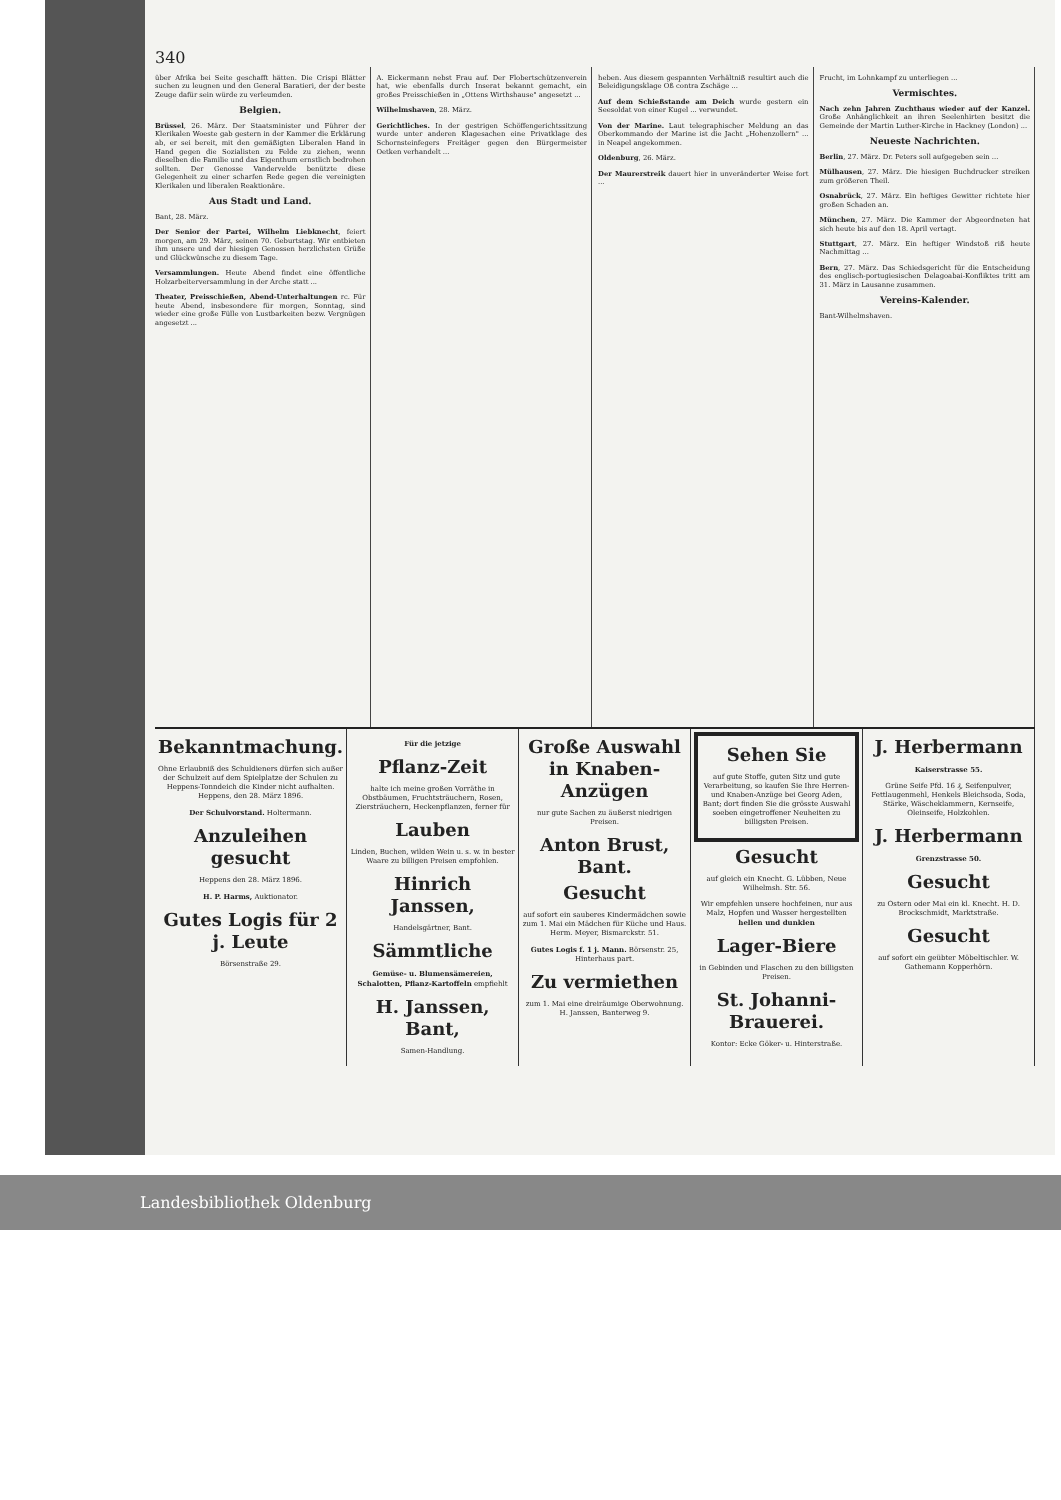340
über Afrika bei Seite geschafft hätten. Die Crispi Blätter suchen zu leugnen und den General Baratieri, der der beste Zeuge dafür sein würde zu verleumden.
Belgien.
Brüssel, 26. März. Der Staatsminister und Führer der Klerikalen Woeste gab gestern in der Kammer die Erklärung ab, er sei bereit, mit den gemäßigten Liberalen Hand in Hand gegen die Sozialisten zu Felde zu ziehen, wenn dieselben die Familie und das Eigenthum ernstlich bedrohen sollten. Der Genosse Vandervelde benützte diese Gelegenheit zu einer scharfen Rede gegen die vereinigten Klerikalen und liberalen Reaktionäre.
Aus Stadt und Land.
Bant, 28. März.
Der Senior der Partei, Wilhelm Liebknecht, feiert morgen, am 29. März, seinen 70. Geburtstag. Wir entbieten ihm unsere und der hiesigen Genossen herzlichsten Grüße und Glückwünsche zu diesem Tage.
Versammlungen. Heute Abend findet eine öffentliche Holzarbeiterversammlung in der Arche statt ...
Theater, Preisschießen, Abend-Unterhaltungen rc. Für heute Abend, insbesondere für morgen, Sonntag, sind wieder eine große Fülle von Lustbarkeiten bezw. Vergnügen angesetzt ...
A. Eickermann nebst Frau auf. Der Flobertschützenverein hat, wie ebenfalls durch Inserat bekannt gemacht, ein großes Preisschießen in „Ottens Wirthshause" angesetzt ...
Wilhelmshaven, 28. März.
Gerichtliches. In der gestrigen Schöffengerichtssitzung wurde unter anderen Klagesachen eine Privatklage des Schornsteinfegers Freitäger gegen den Bürgermeister Oetken verhandelt ...
heben. Aus diesem gespannten Verhältniß resultirt auch die Beleidigungsklage Oß contra Zschäge ...
Auf dem Schießstande am Deich wurde gestern ein Seesoldat von einer Kugel ... verwundet.
Von der Marine. Laut telegraphischer Meldung an das Oberkommando der Marine ist die Jacht „Hohenzollern" ... in Neapel angekommen.
Oldenburg, 26. März.
Der Maurerstreik dauert hier in unveränderter Weise fort ...
Frucht, im Lohnkampf zu unterliegen ...
Vermischtes.
Nach zehn Jahren Zuchthaus wieder auf der Kanzel. Große Anhänglichkeit an ihren Seelenhirten besitzt die Gemeinde der Martin Luther-Kirche in Hackney (London) ...
Neueste Nachrichten.
Berlin, 27. März. Dr. Peters soll aufgegeben sein ...
Mülhausen, 27. März. Die hiesigen Buchdrucker streiken zum größeren Theil.
Osnabrück, 27. März. Ein heftiges Gewitter richtete hier großen Schaden an.
München, 27. März. Die Kammer der Abgeordneten hat sich heute bis auf den 18. April vertagt.
Stuttgart, 27. März. Ein heftiger Windstoß riß heute Nachmittag ...
Bern, 27. März. Das Schiedsgericht für die Entscheidung des englisch-portugiesischen Delagoabai-Konfliktes tritt am 31. März in Lausanne zusammen.
Vereins-Kalender.
Bant-Wilhelmshaven.
Bekanntmachung.
Ohne Erlaubniß des Schuldieners dürfen sich außer der Schulzeit auf dem Spielplatze der Schulen zu Heppens-Tonndeich die Kinder nicht aufhalten. Heppens, den 28. März 1896.
Der Schulvorstand. Holtermann.
Anzuleihen gesucht
Heppens den 28. März 1896.
H. P. Harms, Auktionator.
Gutes Logis für 2 j. Leute
Börsenstraße 29.
Für die jetzige
Pflanz-Zeit
halte ich meine großen Vorräthe in Obstbäumen, Fruchtsträuchern, Rosen, Ziersträuchern, Heckenpflanzen, ferner für
Lauben
Linden, Buchen, wilden Wein u. s. w. in bester Waare zu billigen Preisen empfohlen.
Hinrich Janssen,
Handelsgärtner, Bant.
Sämmtliche
Gemüse- u. Blumensämereien, Schalotten, Pflanz-Kartoffeln empfiehlt
H. Janssen, Bant,
Samen-Handlung.
Große Auswahl in Knaben-Anzügen
nur gute Sachen zu äußerst niedrigen Preisen.
Anton Brust, Bant.
Gesucht
auf sofort ein sauberes Kindermädchen sowie zum 1. Mai ein Mädchen für Küche und Haus. Herm. Meyer, Bismarckstr. 51.
Gutes Logis f. 1 j. Mann. Börsenstr. 25, Hinterhaus part.
Zu vermiethen
zum 1. Mai eine dreiräumige Oberwohnung. H. Janssen, Banterweg 9.
Sehen Sie
auf gute Stoffe, guten Sitz und gute Verarbeitung, so kaufen Sie Ihre Herren- und Knaben-Anzüge bei Georg Aden, Bant; dort finden Sie die grösste Auswahl soeben eingetroffener Neuheiten zu billigsten Preisen.
Gesucht
auf gleich ein Knecht. G. Lübben, Neue Wilhelmsh. Str. 56.
Wir empfehlen unsere hochfeinen, nur aus Malz, Hopfen und Wasser hergestellten hellen und dunklen
Lager-Biere
in Gebinden und Flaschen zu den billigsten Preisen.
St. Johanni-Brauerei.
Kontor: Ecke Göker- u. Hinterstraße.
J. Herbermann
Kaiserstrasse 55.
Grüne Seife Pfd. 16 ₰, Seifenpulver, Fettlaugenmehl, Henkels Bleichsoda, Soda, Stärke, Wäscheklammern, Kernseife, Oleinseife, Holzkohlen.
J. Herbermann
Grenzstrasse 50.
Gesucht
zu Ostern oder Mai ein kl. Knecht. H. D. Brockschmidt, Marktstraße.
Gesucht
auf sofort ein geübter Möbeltischler. W. Gathemann Kopperhörn.
Landesbibliothek Oldenburg